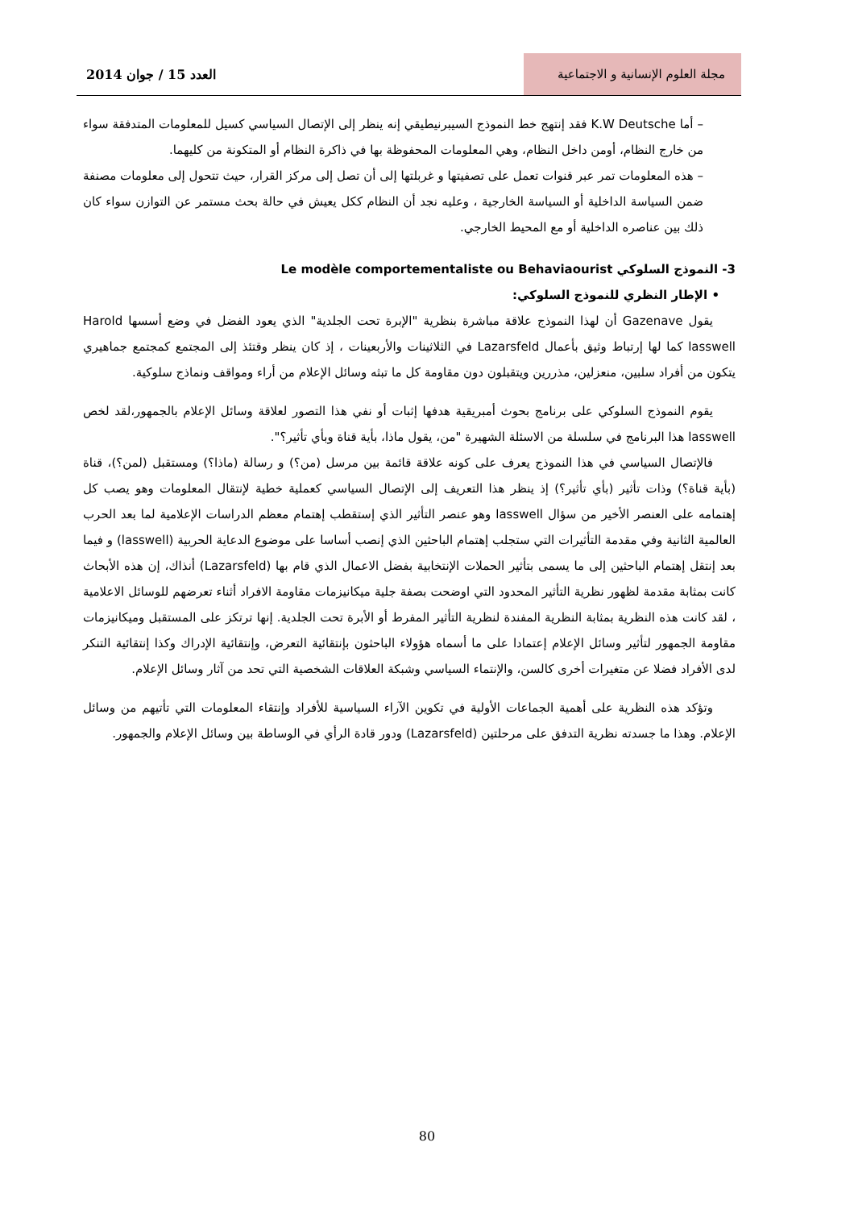مجلة العلوم الإنسانية و الاجتماعية
العدد 15 / جوان 2014
– أما K.W Deutsche فقد إنتهج خط النموذج السيبرنيطيقي إنه ينظر إلى الإتصال السياسي كسيل للمعلومات المتدفقة سواء من خارج النظام، أومن داخل النظام، وهي المعلومات المحفوظة بها في ذاكرة النظام أو المتكونة من كليهما.
– هذه المعلومات تمر عبر قنوات تعمل على تصفيتها و غربلتها إلى أن تصل إلى مركز القرار، حيث تتحول إلى معلومات مصنفة ضمن السياسة الداخلية أو السياسة الخارجية ، وعليه نجد أن النظام ككل يعيش في حالة بحث مستمر عن التوازن سواء كان ذلك بين عناصره الداخلية أو مع المحيط الخارجي.
3- النموذج السلوكي Le modèle comportementaliste ou Behaviaourist
• الإطار النظري للنموذج السلوكي:
يقول Gazenave أن لهذا النموذج علاقة مباشرة بنظرية "الإبرة تحت الجلدية" الذي يعود الفضل في وضع أسسها Harold lasswell كما لها إرتباط وثيق بأعمال Lazarsfeld في الثلاثينات والأربعينات ، إذ كان ينظر وقتئذ إلى المجتمع كمجتمع جماهيري يتكون من أفراد سلبين، منعزلين، مذررين ويتقبلون دون مقاومة كل ما تبثه وسائل الإعلام من أراء ومواقف ونماذج سلوكية.
يقوم النموذج السلوكي على برنامج بحوث أمبريقية هدفها إثبات أو نفي هذا التصور لعلاقة وسائل الإعلام بالجمهور،لقد لخص lasswell هذا البرنامج في سلسلة من الاسئلة الشهيرة "من، يقول ماذا، بأية قناة وبأي تأثير؟".
فالإتصال السياسي في هذا النموذج يعرف على كونه علاقة قائمة بين مرسل (من؟) و رسالة (ماذا؟) ومستقبل (لمن؟)، قناة (بأية قناة؟) وذات تأثير (بأي تأثير؟) إذ ينظر هذا التعريف إلى الإتصال السياسي كعملية خطية لإنتقال المعلومات وهو يصب كل إهتمامه على العنصر الأخير من سؤال lasswell وهو عنصر التأثير الذي إستقطب إهتمام معظم الدراسات الإعلامية لما بعد الحرب العالمية الثانية وفي مقدمة التأثيرات التي ستجلب إهتمام الباحثين الذي إنصب أساسا على موضوع الدعاية الحربية (lasswell) و فيما بعد إنتقل إهتمام الباحثين إلى ما يسمى بتأثير الحملات الإنتخابية بفضل الاعمال الذي قام بها (Lazarsfeld) أنذاك، إن هذه الأبحاث كانت بمثابة مقدمة لظهور نظرية التأثير المحدود التي اوضحت بصفة جلية ميكانيزمات مقاومة الافراد أثناء تعرضهم للوسائل الاعلامية ، لقد كانت هذه النظرية بمثابة النظرية المفندة لنظرية التأثير المفرط أو الأبرة تحت الجلدية. إنها ترتكز على المستقبل وميكانيزمات مقاومة الجمهور لتأثير وسائل الإعلام إعتمادا على ما أسماه هؤولاء الباحثون بإنتقائية التعرض، وإنتقائية الإدراك وكذا إنتقائية التنكر لدى الأفراد فضلا عن متغيرات أخرى كالسن، والإنتماء السياسي وشبكة العلاقات الشخصية التي تحد من آثار وسائل الإعلام.
وتؤكد هذه النظرية على أهمية الجماعات الأولية في تكوين الآراء السياسية للأفراد وإنتقاء المعلومات التي تأتيهم من وسائل الإعلام. وهذا ما جسدته نظرية التدفق على مرحلتين (Lazarsfeld) ودور قادة الرأي في الوساطة بين وسائل الإعلام والجمهور.
80